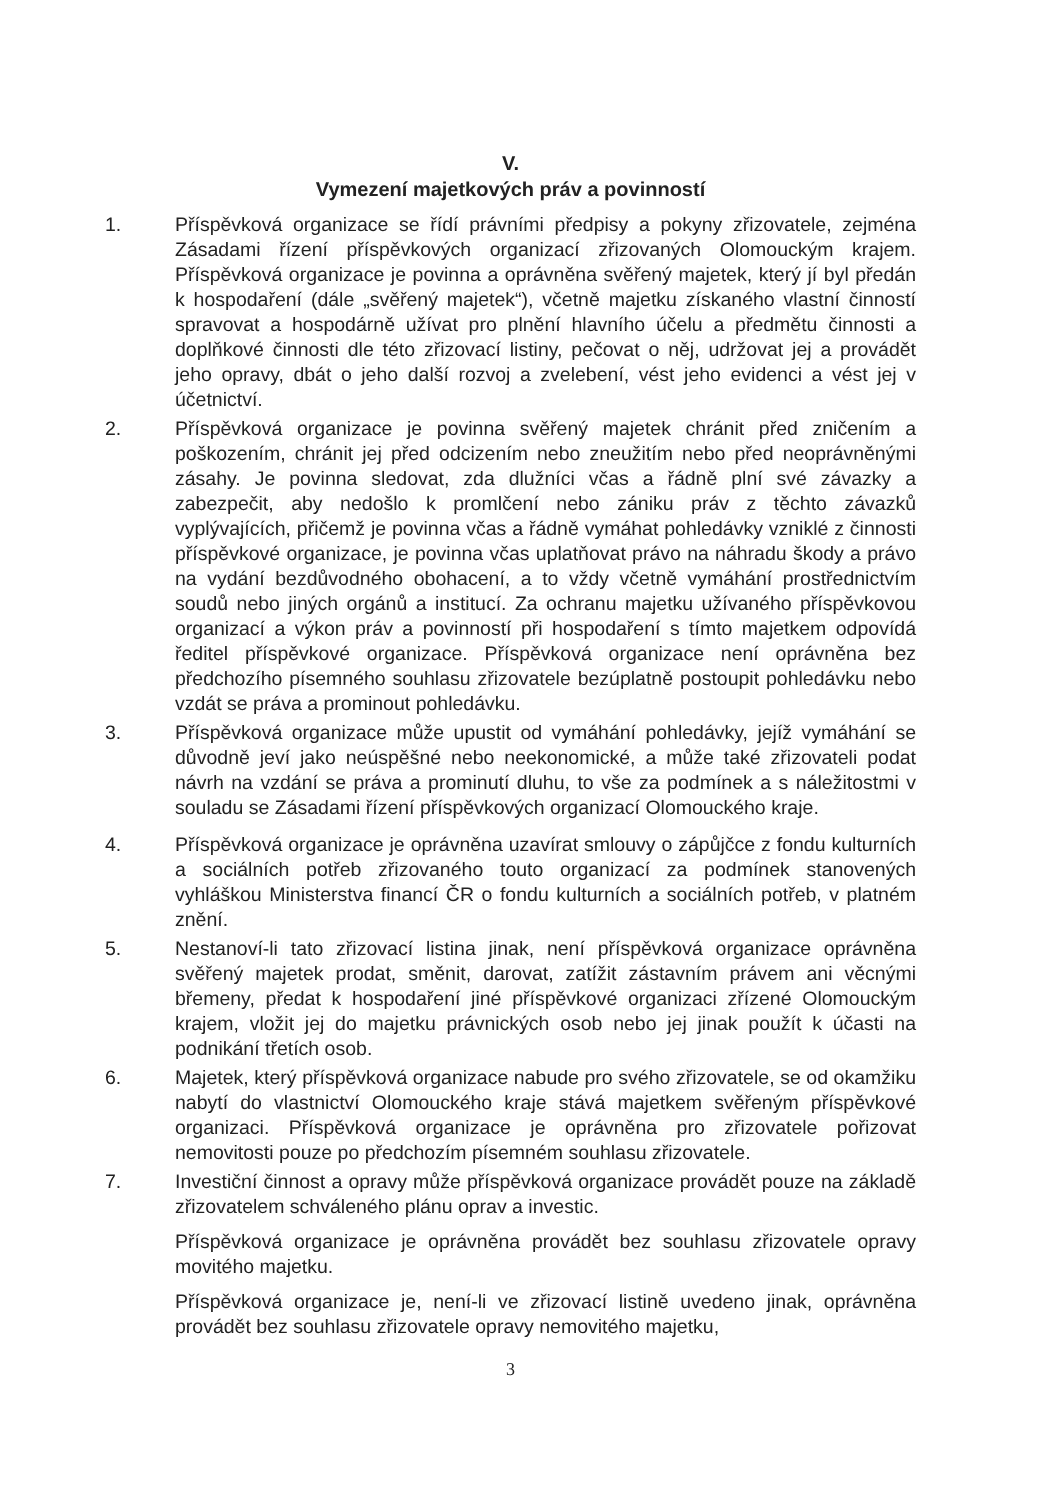V.
Vymezení majetkových práv a povinností
1. Příspěvková organizace se řídí právními předpisy a pokyny zřizovatele, zejména Zásadami řízení příspěvkových organizací zřizovaných Olomouckým krajem. Příspěvková organizace je povinna a oprávněna svěřený majetek, který jí byl předán k hospodaření (dále „svěřený majetek“), včetně majetku získaného vlastní činností spravovat a hospodárně užívat pro plnění hlavního účelu a předmětu činnosti a doplňkové činnosti dle této zřizovací listiny, pečovat o něj, udržovat jej a provádět jeho opravy, dbát o jeho další rozvoj a zvelebení, vést jeho evidenci a vést jej v účetnictví.
2. Příspěvková organizace je povinna svěřený majetek chránit před zničením a poškozením, chránit jej před odcizením nebo zneužitím nebo před neoprávněnými zásahy. Je povinna sledovat, zda dlužníci včas a řádně plní své závazky a zabezpečit, aby nedošlo k promlčení nebo zániku práv z těchto závazků vyplývajících, přičemž je povinna včas a řádně vymáhat pohledávky vzniklé z činnosti příspěvkové organizace, je povinna včas uplatňovat právo na náhradu škody a právo na vydání bezdůvodného obohacení, a to vždy včetně vymáhání prostřednictvím soudů nebo jiných orgánů a institucí. Za ochranu majetku užívaného příspěvkovou organizací a výkon práv a povinností při hospodaření s tímto majetkem odpovídá ředitel příspěvkové organizace. Příspěvková organizace není oprávněna bez předchozího písemného souhlasu zřizovatele bezúplatně postoupit pohledávku nebo vzdát se práva a prominout pohledávku.
3. Příspěvková organizace může upustit od vymáhání pohledávky, jejíž vymáhání se důvodně jeví jako neúspěšné nebo neekonomické, a může také zřizovateli podat návrh na vzdání se práva a prominutí dluhu, to vše za podmínek a s náležitostmi v souladu se Zásadami řízení příspěvkových organizací Olomouckého kraje.
4. Příspěvková organizace je oprávněna uzavírat smlouvy o zápůjčce z fondu kulturních a sociálních potřeb zřizovaného touto organizací za podmínek stanovených vyhláškou Ministerstva financí ČR o fondu kulturních a sociálních potřeb, v platném znění.
5. Nestanoví-li tato zřizovací listina jinak, není příspěvková organizace oprávněna svěřený majetek prodat, směnit, darovat, zatížit zástavním právem ani věcnými břemeny, předat k hospodaření jiné příspěvkové organizaci zřízené Olomouckým krajem, vložit jej do majetku právnických osob nebo jej jinak použít k účasti na podnikání třetích osob.
6. Majetek, který příspěvková organizace nabude pro svého zřizovatele, se od okamžiku nabytí do vlastnictví Olomouckého kraje stává majetkem svěřeným příspěvkové organizaci. Příspěvková organizace je oprávněna pro zřizovatele pořizovat nemovitosti pouze po předchozím písemném souhlasu zřizovatele.
7. Investiční činnost a opravy může příspěvková organizace provádět pouze na základě zřizovatelem schváleného plánu oprav a investic.
Příspěvková organizace je oprávněna provádět bez souhlasu zřizovatele opravy movitého majetku.
Příspěvková organizace je, není-li ve zřizovací listině uvedeno jinak, oprávněna provádět bez souhlasu zřizovatele opravy nemovitého majetku,
3